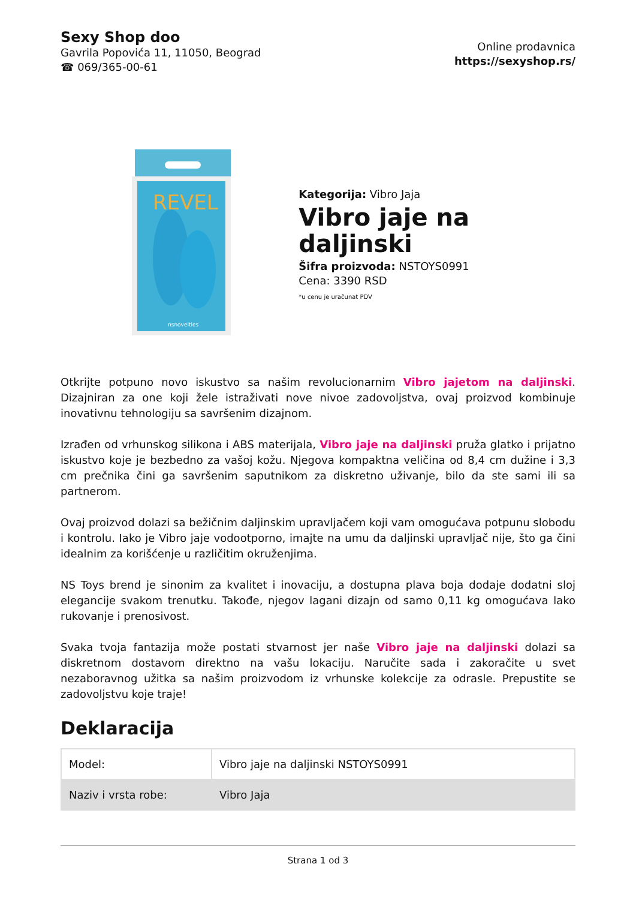Sexy Shop doo
Gavrila Popovića 11, 11050, Beograd
☎ 069/365-00-61
Online prodavnica
https://sexyshop.rs/
REVEL
nsnovelties
Kategorija: Vibro Jaja
Vibro jaje na daljinski
Šifra proizvoda: NSTOYS0991
Cena: 3390 RSD
*u cenu je uračunat PDV
Otkrijte potpuno novo iskustvo sa našim revolucionarnim Vibro jajetom na daljinski. Dizajniran za one koji žele istraživati nove nivoe zadovoljstva, ovaj proizvod kombinuje inovativnu tehnologiju sa savršenim dizajnom.
Izrađen od vrhunskog silikona i ABS materijala, Vibro jaje na daljinski pruža glatko i prijatno iskustvo koje je bezbedno za vašoj kožu. Njegova kompaktna veličina od 8,4 cm dužine i 3,3 cm prečnika čini ga savršenim saputnikom za diskretno uživanje, bilo da ste sami ili sa partnerom.
Ovaj proizvod dolazi sa bežičnim daljinskim upravljačem koji vam omogućava potpunu slobodu i kontrolu. Iako je Vibro jaje vodootporno, imajte na umu da daljinski upravljač nije, što ga čini idealnim za korišćenje u različitim okruženjima.
NS Toys brend je sinonim za kvalitet i inovaciju, a dostupna plava boja dodaje dodatni sloj elegancije svakom trenutku. Takođe, njegov lagani dizajn od samo 0,11 kg omogućava lako rukovanje i prenosivost.
Svaka tvoja fantazija može postati stvarnost jer naše Vibro jaje na daljinski dolazi sa diskretnom dostavom direktno na vašu lokaciju. Naručite sada i zakoračite u svet nezaboravnog užitka sa našim proizvodom iz vrhunske kolekcije za odrasle. Prepustite se zadovoljstvu koje traje!
Deklaracija
| Model: | Vibro jaje na daljinski NSTOYS0991 |
| Naziv i vrsta robe: | Vibro Jaja |
Strana 1 od 3